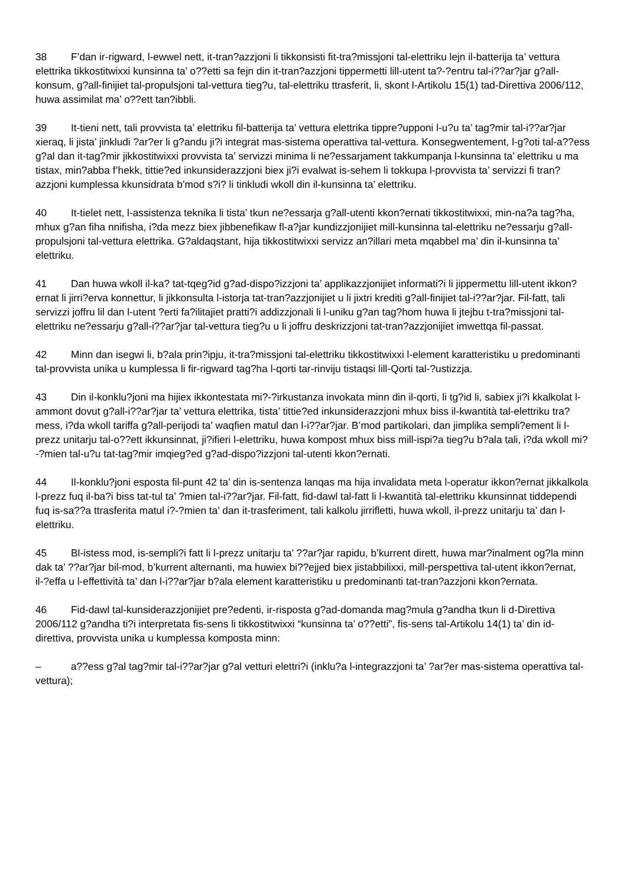38 F’dan ir-rigward, l-ewwel nett, it-tran?azzjoni li tikkonsisti fit-tra?missjoni tal-elettriku lejn il-batterija ta’ vettura elettrika tikkostitwixxi kunsinna ta’ o??etti sa fejn din it-tran?azzjoni tippermetti lill-utent ta?-?entru tal-i??ar?jar g?all-konsum, g?all-finijiet tal-propulsjoni tal-vettura tieg?u, tal-elettriku ttrasferit, li, skont l-Artikolu 15(1) tad-Direttiva 2006/112, huwa assimilat ma’ o??ett tan?ibbli.
39 It-tieni nett, tali provvista ta’ elettriku fil-batterija ta’ vettura elettrika tippre?upponi l-u?u ta’ tag?mir tal-i??ar?jar xieraq, li jista’ jinkludi ?ar?er li g?andu ji?i integrat mas-sistema operattiva tal-vettura. Konsegwentement, l-g?oti tal-a??ess g?al dan it-tag?mir jikkostitwixxi provvista ta’ servizzi minima li ne?essarjament takkumpanja l-kunsinna ta’ elettriku u ma tistax, min?abba f’hekk, tittie?ed inkunsiderazzjoni biex ji?i evalwat is-sehem li tokkupa l-provvista ta’ servizzi fi tran?azzjoni kumplessa kkunsidrata b’mod s?i? li tinkludi wkoll din il-kunsinna ta’ elettriku.
40 It-tielet nett, l-assistenza teknika li tista’ tkun ne?essarja g?all-utenti kkon?ernati tikkostitwixxi, min-na?a tag?ha, mhux g?an fiha nnifisha, i?da mezz biex jibbenefikaw fl-a?jar kundizzjonijiet mill-kunsinna tal-elettriku ne?essarju g?all-propulsjoni tal-vettura elettrika. G?aldaqstant, hija tikkostitwixxi servizz an?illari meta mqabbel ma’ din il-kunsinna ta’ elettriku.
41 Dan huwa wkoll il-ka? tat-tqeg?id g?ad-dispo?izzjoni ta’ applikazzjonijiet informati?i li jippermettu lill-utent ikkon?ernat li jirri?erva konnettur, li jikkonsulta l-istorja tat-tran?azzjonijiet u li jixtri krediti g?all-finijiet tal-i??ar?jar. Fil-fatt, tali servizzi joffru lil dan l-utent ?erti fa?ilitajiet pratti?i addizzjonali li l-uniku g?an tag?hom huwa li jtejbu t-tra?missjoni tal-elettriku ne?essarju g?all-i??ar?jar tal-vettura tieg?u u li joffru deskrizzjoni tat-tran?azzjonijiet imwettqa fil-passat.
42 Minn dan isegwi li, b?ala prin?ipju, it-tra?missjoni tal-elettriku tikkostitwixxi l-element karatteristiku u predominanti tal-provvista unika u kumplessa li fir-rigward tag?ha l-qorti tar-rinviju tistaqsi lill-Qorti tal-?ustizzja.
43 Din il-konklu?joni ma hijiex ikkontestata mi?-?irkustanza invokata minn din il-qorti, li tg?id li, sabiex ji?i kkalkolat l-ammont dovut g?all-i??ar?jar ta’ vettura elettrika, tista’ tittie?ed inkunsiderazzjoni mhux biss il-kwantità tal-elettriku tra?mess, i?da wkoll tariffa g?all-perijodi ta’ waqfien matul dan l-i??ar?jar. B’mod partikolari, dan jimplika sempli?ement li l-prezz unitarju tal-o??ett ikkunsinnat, ji?ifieri l-elettriku, huwa kompost mhux biss mill-ispi?a tieg?u b?ala tali, i?da wkoll mi?-?mien tal-u?u tat-tag?mir imqieg?ed g?ad-dispo?izzjoni tal-utenti kkon?ernati.
44 Il-konklu?joni esposta fil-punt 42 ta’ din is-sentenza lanqas ma hija invalidata meta l-operatur ikkon?ernat jikkalkola l-prezz fuq il-ba?i biss tat-tul ta’ ?mien tal-i??ar?jar. Fil-fatt, fid-dawl tal-fatt li l-kwantità tal-elettriku kkunsinnat tiddependi fuq is-sa??a ttrasferita matul i?-?mien ta’ dan it-trasferiment, tali kalkolu jirrifletti, huwa wkoll, il-prezz unitarju ta’ dan l-elettriku.
45 Bl-istess mod, is-sempli?i fatt li l-prezz unitarju ta’ ??ar?jar rapidu, b’kurrent dirett, huwa mar?inalment og?la minn dak ta’ ??ar?jar bil-mod, b’kurrent alternanti, ma huwiex bi??ejjed biex jistabbilixxi, mill-perspettiva tal-utent ikkon?ernat, il-?effa u l-effettività ta’ dan l-i??ar?jar b?ala element karatteristiku u predominanti tat-tran?azzjoni kkon?ernata.
46 Fid-dawl tal-kunsiderazzjonijiet pre?edenti, ir-risposta g?ad-domanda mag?mula g?andha tkun li d-Direttiva 2006/112 g?andha ti?i interpretata fis-sens li tikkostitwixxi “kunsinna ta’ o??etti”, fis-sens tal-Artikolu 14(1) ta’ din id-direttiva, provvista unika u kumplessa komposta minn:
– a??ess g?al tag?mir tal-i??ar?jar g?al vetturi elettri?i (inklu?a l-integrazzjoni ta’ ?ar?er mas-sistema operattiva tal-vettura);